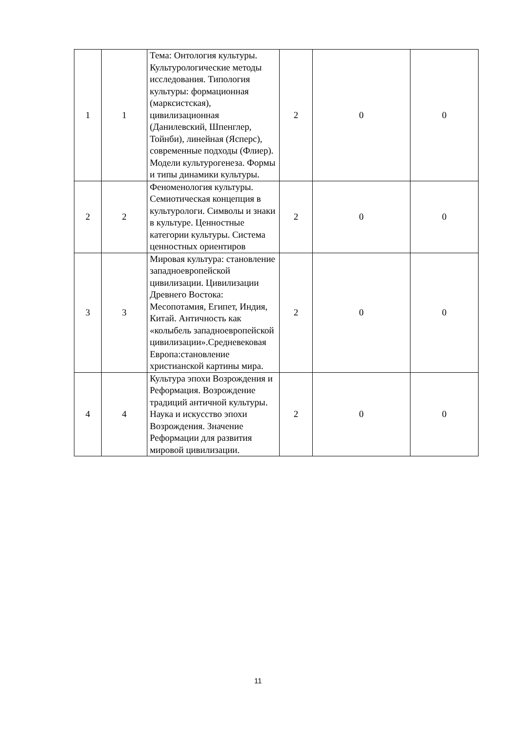| 1 | 1 | Тема: Онтология культуры. Культурологические методы исследования. Типология культуры: формационная (марксистская), цивилизационная (Данилевский, Шпенглер, Тойнби), линейная (Ясперс), современные подходы (Флиер). Модели культурогенеза. Формы и типы динамики культуры. | 2 | 0 | 0 |
| 2 | 2 | Феноменология культуры. Семиотическая концепция в культурологи. Символы и знаки в культуре. Ценностные категории культуры. Система ценностных ориентиров | 2 | 0 | 0 |
| 3 | 3 | Мировая культура: становление западноевропейской цивилизации. Цивилизации Древнего Востока: Месопотамия, Египет, Индия, Китай. Античность как «колыбель западноевропейской цивилизации».Средневековая Европа:становление христианской картины мира. | 2 | 0 | 0 |
| 4 | 4 | Культура эпохи Возрождения и Реформация. Возрождение традиций античной культуры. Наука и искусство эпохи Возрождения. Значение Реформации для развития мировой цивилизации. | 2 | 0 | 0 |
11